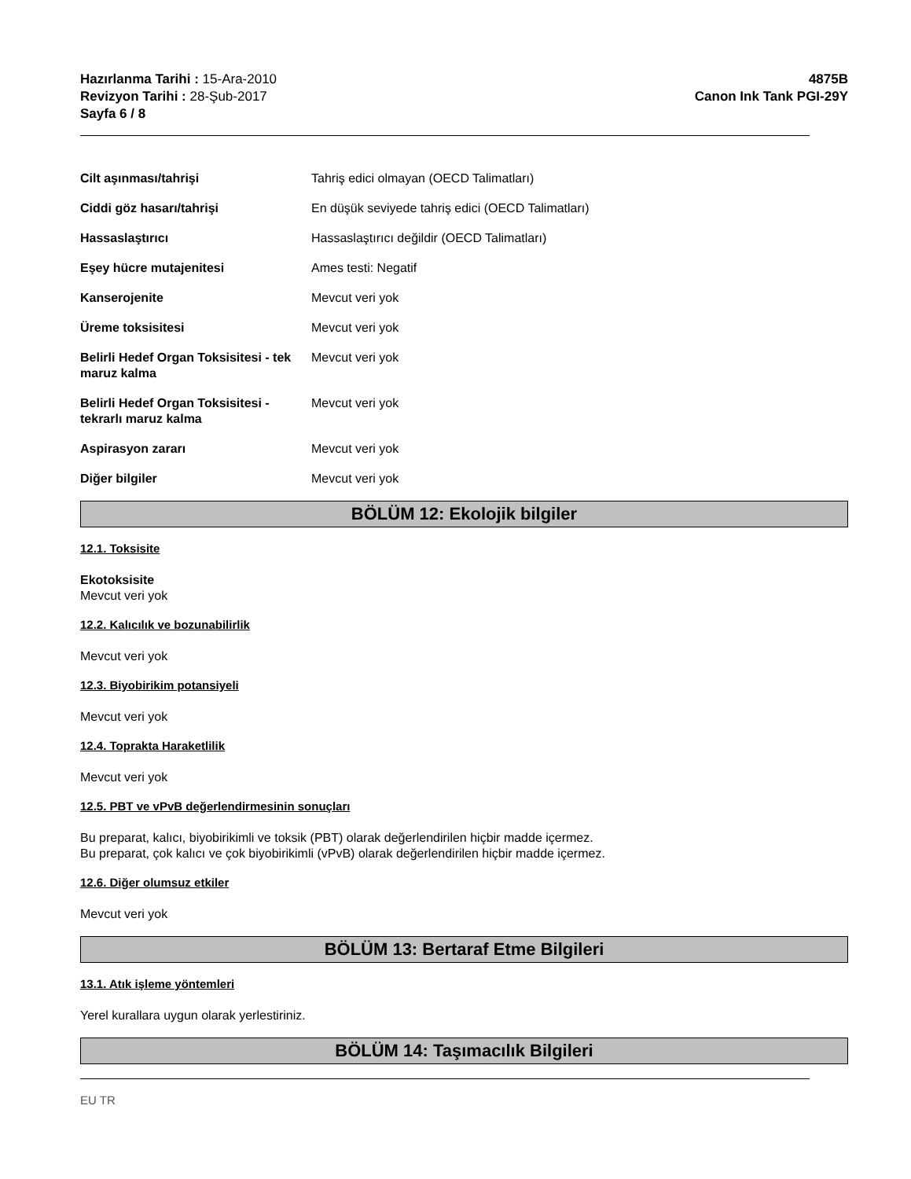Hazırlanma Tarihi : 15-Ara-2010
Revizyon Tarihi : 28-Şub-2017
Sayfa 6 / 8
4875B
Canon Ink Tank PGI-29Y
Cilt aşınması/tahrişi Tahriş edici olmayan (OECD Talimatları)
Ciddi göz hasarı/tahrişi En düşük seviyede tahriş edici (OECD Talimatları)
Hassaslaştırıcı Hassaslaştırıcı değildir (OECD Talimatları)
Eşey hücre mutajenitesi Ames testi: Negatif
Kanserojenite Mevcut veri yok
Üreme toksisitesi Mevcut veri yok
Belirli Hedef Organ Toksisitesi - tek maruz kalma
Mevcut veri yok
Belirli Hedef Organ Toksisitesi - tekrarlı maruz kalma
Mevcut veri yok
Aspirasyon zararı Mevcut veri yok
Diğer bilgiler Mevcut veri yok
BÖLÜM 12: Ekolojik bilgiler
12.1. Toksisite
Ekotoksisite
Mevcut veri yok
12.2. Kalıcılık ve bozunabilirlik
Mevcut veri yok
12.3. Biyobirikim potansiyeli
Mevcut veri yok
12.4. Toprakta Haraketlilik
Mevcut veri yok
12.5. PBT ve vPvB değerlendirmesinin sonuçları
Bu preparat, kalıcı, biyobirikimli ve toksik (PBT) olarak değerlendirilen hiçbir madde içermez.
Bu preparat, çok kalıcı ve çok biyobirikimli (vPvB) olarak değerlendirilen hiçbir madde içermez.
12.6. Diğer olumsuz etkiler
Mevcut veri yok
BÖLÜM 13: Bertaraf Etme Bilgileri
13.1. Atık işleme yöntemleri
Yerel kurallara uygun olarak yerlestiriniz.
BÖLÜM 14: Taşımacılık Bilgileri
EU TR